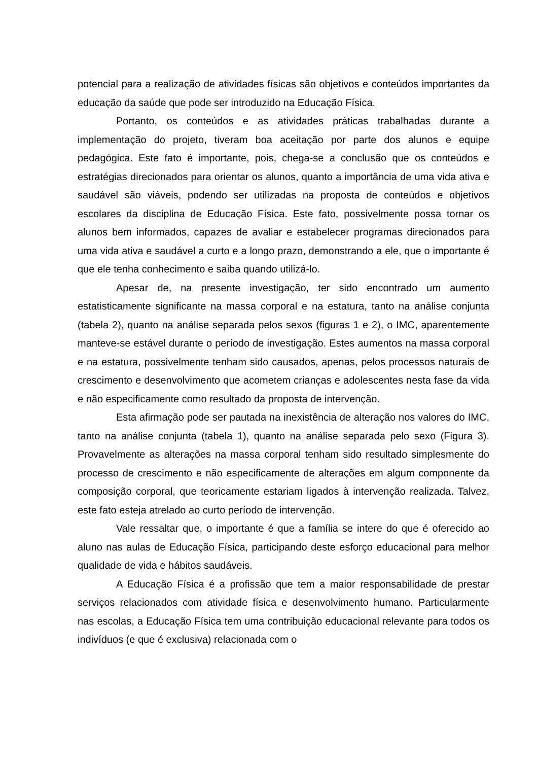potencial para a realização de atividades físicas são objetivos e conteúdos importantes da educação da saúde que pode ser introduzido na Educação Física.
Portanto, os conteúdos e as atividades práticas trabalhadas durante a implementação do projeto, tiveram boa aceitação por parte dos alunos e equipe pedagógica. Este fato é importante, pois, chega-se a conclusão que os conteúdos e estratégias direcionados para orientar os alunos, quanto a importância de uma vida ativa e saudável são viáveis, podendo ser utilizadas na proposta de conteúdos e objetivos escolares da disciplina de Educação Física. Este fato, possivelmente possa tornar os alunos bem informados, capazes de avaliar e estabelecer programas direcionados para uma vida ativa e saudável a curto e a longo prazo, demonstrando a ele, que o importante é que ele tenha conhecimento e saiba quando utilizá-lo.
Apesar de, na presente investigação, ter sido encontrado um aumento estatisticamente significante na massa corporal e na estatura, tanto na análise conjunta (tabela 2), quanto na análise separada pelos sexos (figuras 1 e 2), o IMC, aparentemente manteve-se estável durante o período de investigação. Estes aumentos na massa corporal e na estatura, possivelmente tenham sido causados, apenas, pelos processos naturais de crescimento e desenvolvimento que acometem crianças e adolescentes nesta fase da vida e não especificamente como resultado da proposta de intervenção.
Esta afirmação pode ser pautada na inexistência de alteração nos valores do IMC, tanto na análise conjunta (tabela 1), quanto na análise separada pelo sexo (Figura 3). Provavelmente as alterações na massa corporal tenham sido resultado simplesmente do processo de crescimento e não especificamente de alterações em algum componente da composição corporal, que teoricamente estariam ligados à intervenção realizada. Talvez, este fato esteja atrelado ao curto período de intervenção.
Vale ressaltar que, o importante é que a família se intere do que é oferecido ao aluno nas aulas de Educação Física, participando deste esforço educacional para melhor qualidade de vida e hábitos saudáveis.
A Educação Física é a profissão que tem a maior responsabilidade de prestar serviços relacionados com atividade física e desenvolvimento humano. Particularmente nas escolas, a Educação Física tem uma contribuição educacional relevante para todos os indivíduos (e que é exclusiva) relacionada com o